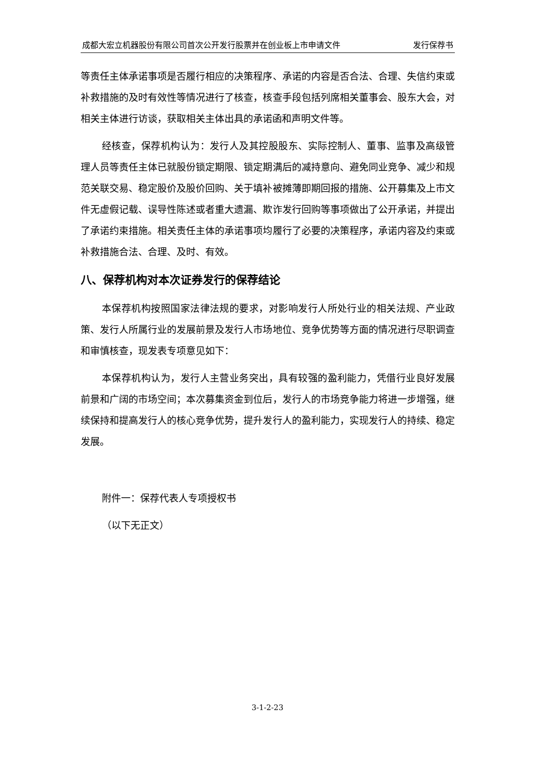成都大宏立机器股份有限公司首次公开发行股票并在创业板上市申请文件 发行保荐书
等责任主体承诺事项是否履行相应的决策程序、承诺的内容是否合法、合理、失信约束或补救措施的及时有效性等情况进行了核查，核查手段包括列席相关董事会、股东大会，对相关主体进行访谈，获取相关主体出具的承诺函和声明文件等。
经核查，保荐机构认为：发行人及其控股股东、实际控制人、董事、监事及高级管理人员等责任主体已就股份锁定期限、锁定期满后的减持意向、避免同业竞争、减少和规范关联交易、稳定股价及股价回购、关于填补被摊薄即期回报的措施、公开募集及上市文件无虚假记载、误导性陈述或者重大遗漏、欺诈发行回购等事项做出了公开承诺，并提出了承诺约束措施。相关责任主体的承诺事项均履行了必要的决策程序，承诺内容及约束或补救措施合法、合理、及时、有效。
八、保荐机构对本次证券发行的保荐结论
本保荐机构按照国家法律法规的要求，对影响发行人所处行业的相关法规、产业政策、发行人所属行业的发展前景及发行人市场地位、竞争优势等方面的情况进行尽职调查和审慎核查，现发表专项意见如下：
本保荐机构认为，发行人主营业务突出，具有较强的盈利能力，凭借行业良好发展前景和广阔的市场空间；本次募集资金到位后，发行人的市场竞争能力将进一步增强，继续保持和提高发行人的核心竞争优势，提升发行人的盈利能力，实现发行人的持续、稳定发展。
附件一：保荐代表人专项授权书
（以下无正文）
3-1-2-23